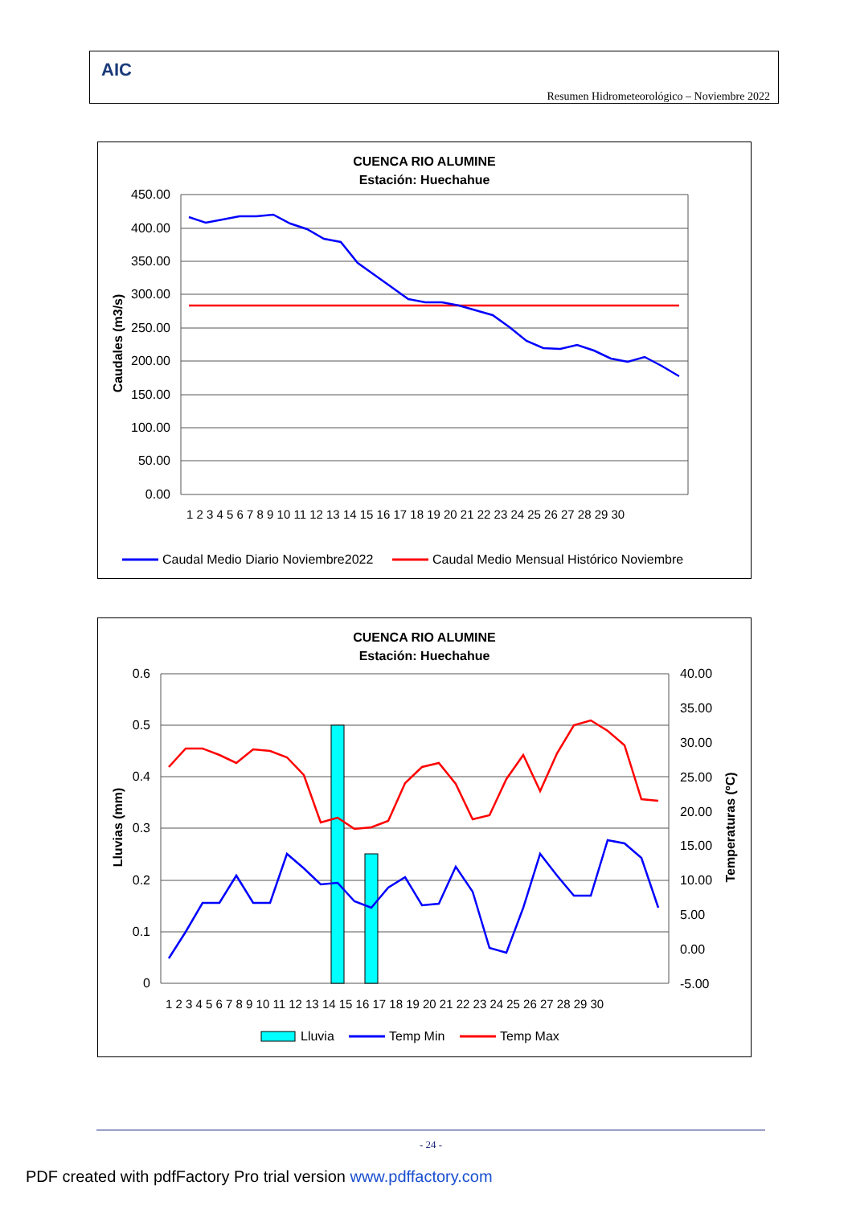AIC
Resumen Hidrometeorológico – Noviembre 2022
CUENCA RIO ALUMINE
Estación: Huechahue
450.00
400.00
350.00
300.00
250.00
200.00
150.00
100.00
50.00
0.00
Caudales (m3/s)
1 2 3 4 5 6 7 8 9 10 11 12 13 14 15 16 17 18 19 20 21 22 23 24 25 26 27 28 29 30
Caudal Medio Diario Noviembre2022
Caudal Medio Mensual Histórico Noviembre
CUENCA RIO ALUMINE
Estación: Huechahue
0.6
0.5
0.4
0.3
0.2
0.1
0
40.00
35.00
30.00
25.00
20.00
15.00
10.00
5.00
0.00
-5.00
Lluvias (mm)
Temperaturas (ºC)
1 2 3 4 5 6 7 8 9 10 11 12 13 14 15 16 17 18 19 20 21 22 23 24 25 26 27 28 29 30
Lluvia
Temp Min
Temp Max
- 24 -
PDF created with pdfFactory Pro trial version www.pdffactory.com